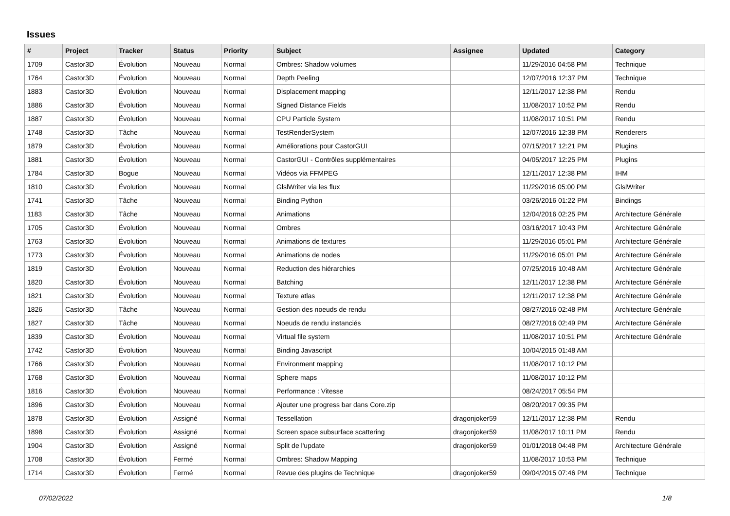Issues
| # | Project | Tracker | Status | Priority | Subject | Assignee | Updated | Category |
| --- | --- | --- | --- | --- | --- | --- | --- | --- |
| 1709 | Castor3D | Évolution | Nouveau | Normal | Ombres: Shadow volumes | | 11/29/2016 04:58 PM | Technique |
| 1764 | Castor3D | Évolution | Nouveau | Normal | Depth Peeling | | 12/07/2016 12:37 PM | Technique |
| 1883 | Castor3D | Évolution | Nouveau | Normal | Displacement mapping | | 12/11/2017 12:38 PM | Rendu |
| 1886 | Castor3D | Évolution | Nouveau | Normal | Signed Distance Fields | | 11/08/2017 10:52 PM | Rendu |
| 1887 | Castor3D | Évolution | Nouveau | Normal | CPU Particle System | | 11/08/2017 10:51 PM | Rendu |
| 1748 | Castor3D | Tâche | Nouveau | Normal | TestRenderSystem | | 12/07/2016 12:38 PM | Renderers |
| 1879 | Castor3D | Évolution | Nouveau | Normal | Améliorations pour CastorGUI | | 07/15/2017 12:21 PM | Plugins |
| 1881 | Castor3D | Évolution | Nouveau | Normal | CastorGUI - Contrôles supplémentaires | | 04/05/2017 12:25 PM | Plugins |
| 1784 | Castor3D | Bogue | Nouveau | Normal | Vidéos via FFMPEG | | 12/11/2017 12:38 PM | IHM |
| 1810 | Castor3D | Évolution | Nouveau | Normal | GlslWriter via les flux | | 11/29/2016 05:00 PM | GlslWriter |
| 1741 | Castor3D | Tâche | Nouveau | Normal | Binding Python | | 03/26/2016 01:22 PM | Bindings |
| 1183 | Castor3D | Tâche | Nouveau | Normal | Animations | | 12/04/2016 02:25 PM | Architecture Générale |
| 1705 | Castor3D | Évolution | Nouveau | Normal | Ombres | | 03/16/2017 10:43 PM | Architecture Générale |
| 1763 | Castor3D | Évolution | Nouveau | Normal | Animations de textures | | 11/29/2016 05:01 PM | Architecture Générale |
| 1773 | Castor3D | Évolution | Nouveau | Normal | Animations de nodes | | 11/29/2016 05:01 PM | Architecture Générale |
| 1819 | Castor3D | Évolution | Nouveau | Normal | Reduction des hiérarchies | | 07/25/2016 10:48 AM | Architecture Générale |
| 1820 | Castor3D | Évolution | Nouveau | Normal | Batching | | 12/11/2017 12:38 PM | Architecture Générale |
| 1821 | Castor3D | Évolution | Nouveau | Normal | Texture atlas | | 12/11/2017 12:38 PM | Architecture Générale |
| 1826 | Castor3D | Tâche | Nouveau | Normal | Gestion des noeuds de rendu | | 08/27/2016 02:48 PM | Architecture Générale |
| 1827 | Castor3D | Tâche | Nouveau | Normal | Noeuds de rendu instanciés | | 08/27/2016 02:49 PM | Architecture Générale |
| 1839 | Castor3D | Évolution | Nouveau | Normal | Virtual file system | | 11/08/2017 10:51 PM | Architecture Générale |
| 1742 | Castor3D | Évolution | Nouveau | Normal | Binding Javascript | | 10/04/2015 01:48 AM | |
| 1766 | Castor3D | Évolution | Nouveau | Normal | Environment mapping | | 11/08/2017 10:12 PM | |
| 1768 | Castor3D | Évolution | Nouveau | Normal | Sphere maps | | 11/08/2017 10:12 PM | |
| 1816 | Castor3D | Évolution | Nouveau | Normal | Performance : Vitesse | | 08/24/2017 05:54 PM | |
| 1896 | Castor3D | Évolution | Nouveau | Normal | Ajouter une progress bar dans Core.zip | | 08/20/2017 09:35 PM | |
| 1878 | Castor3D | Évolution | Assigné | Normal | Tessellation | dragonjoker59 | 12/11/2017 12:38 PM | Rendu |
| 1898 | Castor3D | Évolution | Assigné | Normal | Screen space subsurface scattering | dragonjoker59 | 11/08/2017 10:11 PM | Rendu |
| 1904 | Castor3D | Évolution | Assigné | Normal | Split de l'update | dragonjoker59 | 01/01/2018 04:48 PM | Architecture Générale |
| 1708 | Castor3D | Évolution | Fermé | Normal | Ombres: Shadow Mapping | | 11/08/2017 10:53 PM | Technique |
| 1714 | Castor3D | Évolution | Fermé | Normal | Revue des plugins de Technique | dragonjoker59 | 09/04/2015 07:46 PM | Technique |
07/02/2022 1/8